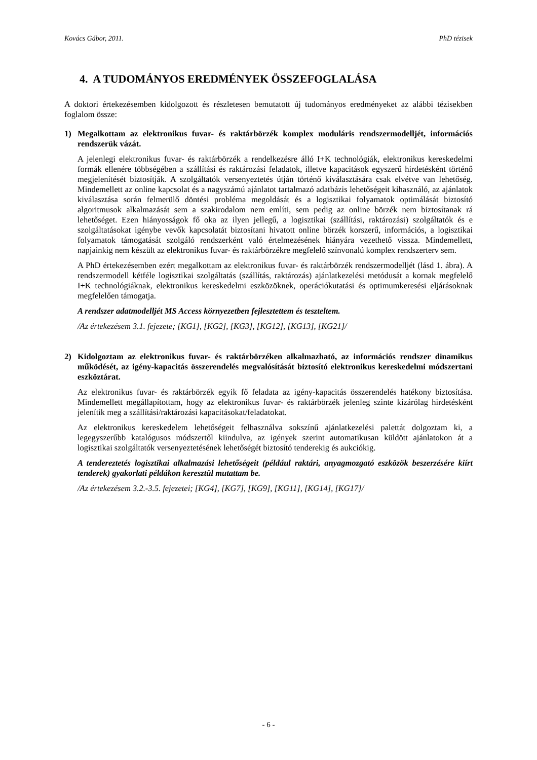Kovács Gábor, 2011. PhD tézisek
4. A TUDOMÁNYOS EREDMÉNYEK ÖSSZEFOGLALÁSA
A doktori értekezésemben kidolgozott és részletesen bemutatott új tudományos eredményeket az alábbi tézisekben foglalom össze:
1) Megalkottam az elektronikus fuvar- és raktárbörzék komplex moduláris rendszermodelljét, információs rendszerük vázát.
A jelenlegi elektronikus fuvar- és raktárbörzék a rendelkezésre álló I+K technológiák, elektronikus kereskedelmi formák ellenére többségében a szállítási és raktározási feladatok, illetve kapacitások egyszerű hirdetésként történő megjelenítését biztosítják. A szolgáltatók versenyeztetés útján történő kiválasztására csak elvétve van lehetőség. Mindemellett az online kapcsolat és a nagyszámú ajánlatot tartalmazó adatbázis lehetőségeit kihasználó, az ajánlatok kiválasztása során felmerülő döntési probléma megoldását és a logisztikai folyamatok optimálását biztosító algoritmusok alkalmazását sem a szakirodalom nem említi, sem pedig az online börzék nem biztosítanak rá lehetőséget. Ezen hiányosságok fő oka az ilyen jellegű, a logisztikai (szállítási, raktározási) szolgáltatók és e szolgáltatásokat igénybe vevők kapcsolatát biztosítani hivatott online börzék korszerű, információs, a logisztikai folyamatok támogatását szolgáló rendszerként való értelmezésének hiányára vezethető vissza. Mindemellett, napjainkig nem készült az elektronikus fuvar- és raktárbörzékre megfelelő színvonalú komplex rendszerterv sem.
A PhD értekezésemben ezért megalkottam az elektronikus fuvar- és raktárbörzék rendszermodelljét (lásd 1. ábra). A rendszermodell kétféle logisztikai szolgáltatás (szállítás, raktározás) ajánlatkezelési metódusát a kornak megfelelő I+K technológiáknak, elektronikus kereskedelmi eszközöknek, operációkutatási és optimumkeresési eljárásoknak megfelelően támogatja.
A rendszer adatmodelljét MS Access környezetben fejlesztettem és teszteltem.
/Az értekezésem 3.1. fejezete; [KG1], [KG2], [KG3], [KG12], [KG13], [KG21]/
2) Kidolgoztam az elektronikus fuvar- és raktárbörzéken alkalmazható, az információs rendszer dinamikus működését, az igény-kapacitás összerendelés megvalósítását biztosító elektronikus kereskedelmi módszertani eszköztárat.
Az elektronikus fuvar- és raktárbörzék egyik fő feladata az igény-kapacitás összerendelés hatékony biztosítása. Mindemellett megállapítottam, hogy az elektronikus fuvar- és raktárbörzék jelenleg szinte kizárólag hirdetésként jelenítik meg a szállítási/raktározási kapacitásokat/feladatokat.
Az elektronikus kereskedelem lehetőségeit felhasználva sokszínű ajánlatkezelési palettát dolgoztam ki, a legegyszerűbb katalógusos módszertől kiindulva, az igények szerint automatikusan küldött ajánlatokon át a logisztikai szolgáltatók versenyeztetésének lehetőségét biztosító tenderekig és aukciókig.
A tendereztetés logisztikai alkalmazási lehetőségeit (például raktári, anyagmozgató eszközök beszerzésére kiírt tenderek) gyakorlati példákon keresztül mutattam be.
/Az értekezésem 3.2.-3.5. fejezetei; [KG4], [KG7], [KG9], [KG11], [KG14], [KG17]/
- 6 -